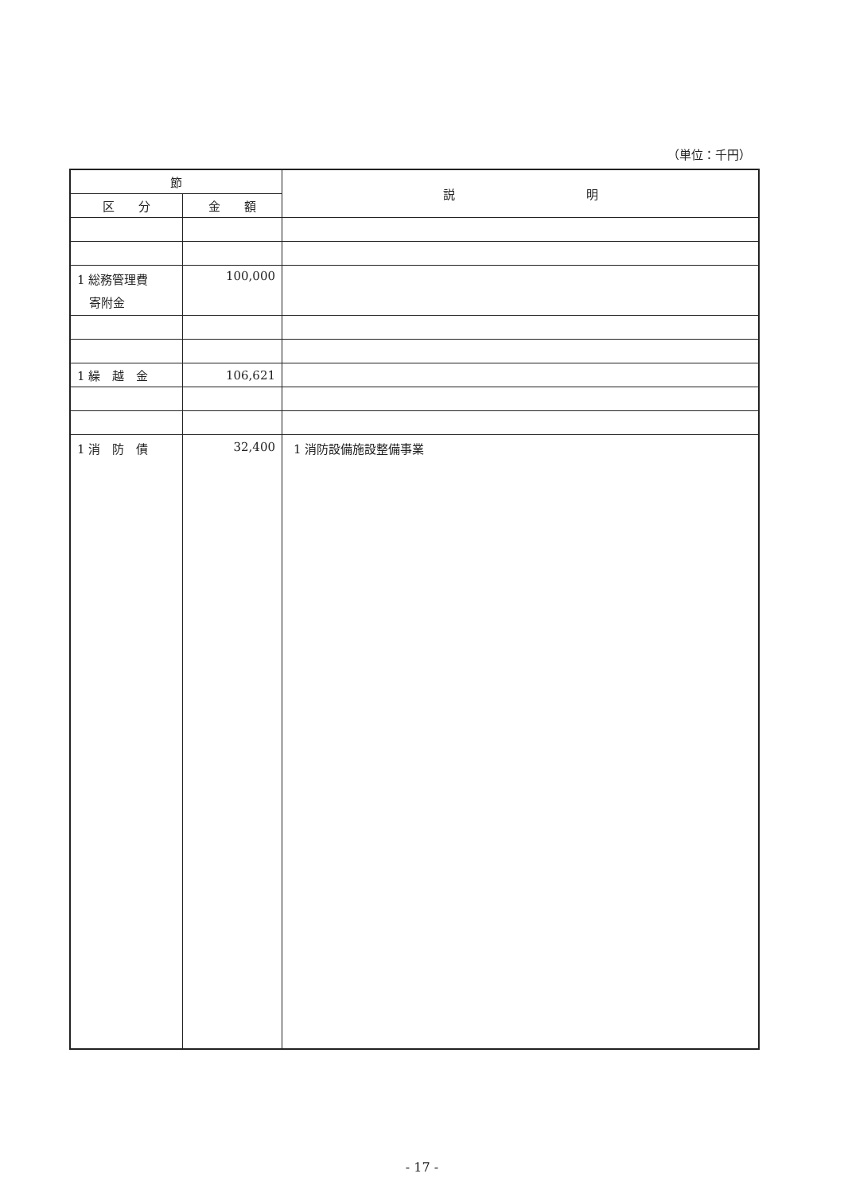（単位：千円）
| 節 | | 説 明 |
| --- | --- | --- |
| 区 分 | 金 額 | |
| 1 総務管理費 寄附金 | 100,000 | |
| 1 繰 越 金 | 106,621 | |
| 1 消 防 債 | 32,400 | 1 消防設備施設整備事業 |
- 17 -